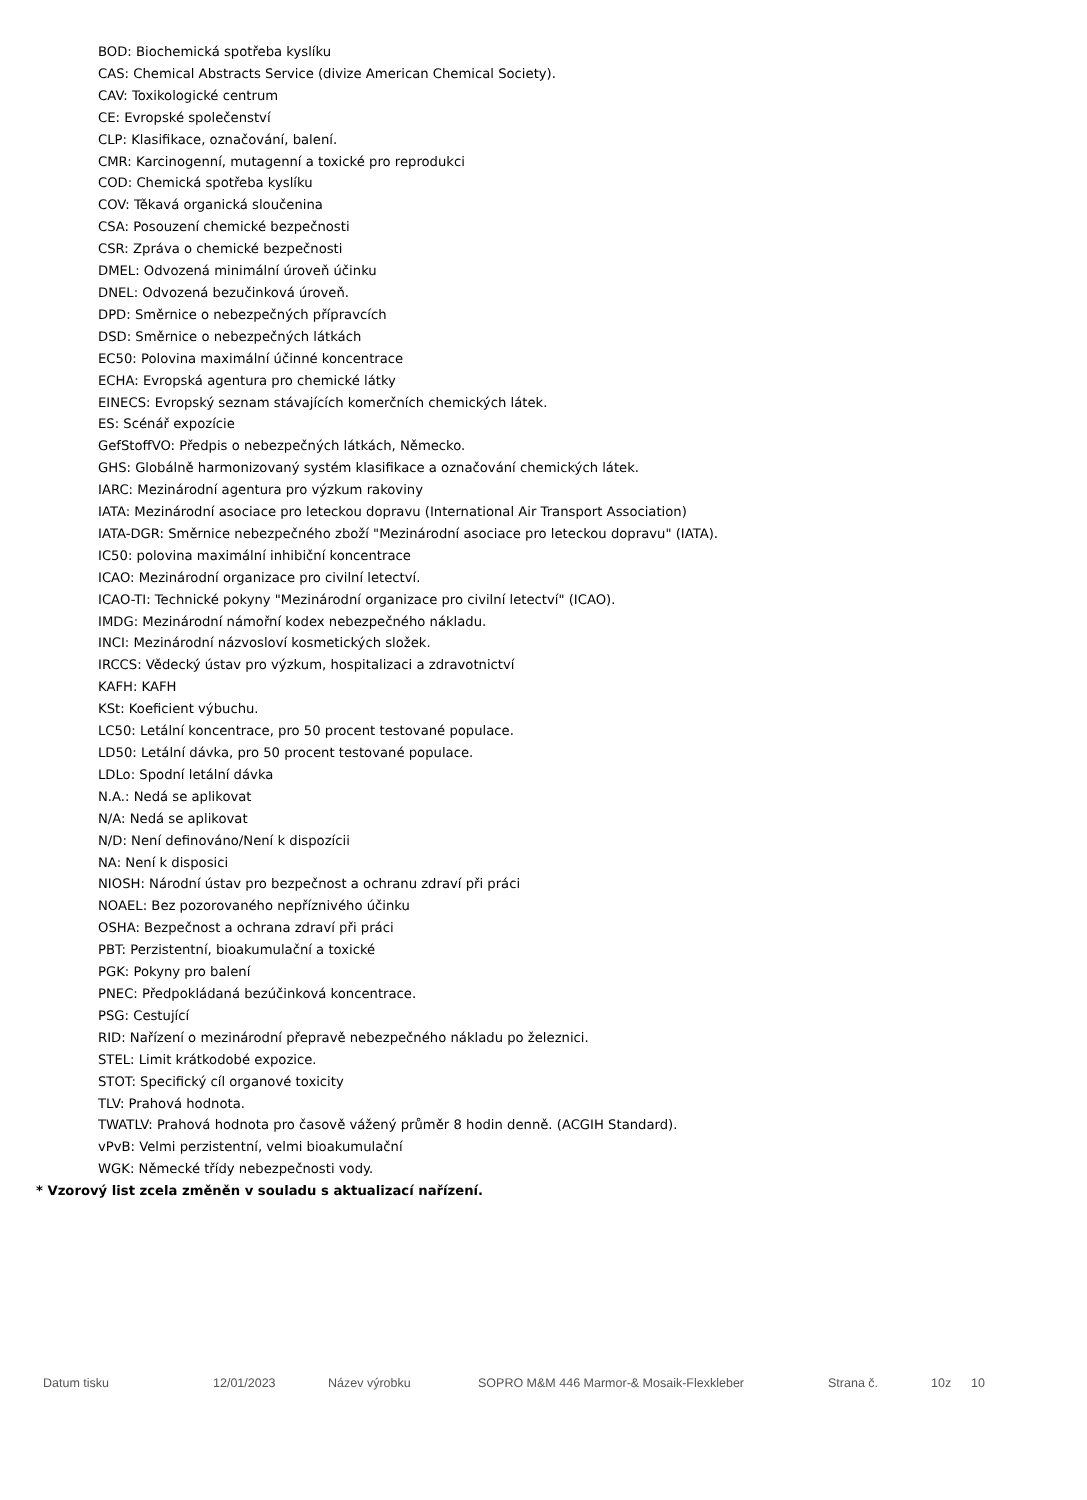BOD: Biochemická spotřeba kyslíku
CAS: Chemical Abstracts Service (divize American Chemical Society).
CAV: Toxikologické centrum
CE: Evropské společenství
CLP: Klasifikace, označování, balení.
CMR: Karcinogenní, mutagenní a toxické pro reprodukci
COD: Chemická spotřeba kyslíku
COV: Těkavá organická sloučenina
CSA: Posouzení chemické bezpečnosti
CSR: Zpráva o chemické bezpečnosti
DMEL: Odvozená minimální úroveň účinku
DNEL: Odvozená bezučinková úroveň.
DPD: Směrnice o nebezpečných přípravcích
DSD: Směrnice o nebezpečných látkách
EC50: Polovina maximální účinné koncentrace
ECHA: Evropská agentura pro chemické látky
EINECS: Evropský seznam stávajících komerčních chemických látek.
ES: Scénář expozície
GefStoffVO: Předpis o nebezpečných látkách, Německo.
GHS: Globálně harmonizovaný systém klasifikace a označování chemických látek.
IARC: Mezinárodní agentura pro výzkum rakoviny
IATA: Mezinárodní asociace pro leteckou dopravu (International Air Transport Association)
IATA-DGR: Směrnice nebezpečného zboží "Mezinárodní asociace pro leteckou dopravu" (IATA).
IC50: polovina maximální inhibiční koncentrace
ICAO: Mezinárodní organizace pro civilní letectví.
ICAO-TI: Technické pokyny "Mezinárodní organizace pro civilní letectví" (ICAO).
IMDG: Mezinárodní námořní kodex nebezpečného nákladu.
INCI: Mezinárodní názvosloví kosmetických složek.
IRCCS: Vědecký ústav pro výzkum, hospitalizaci a zdravotnictví
KAFH: KAFH
KSt: Koeficient výbuchu.
LC50: Letální koncentrace, pro 50 procent testované populace.
LD50: Letální dávka, pro 50 procent testované populace.
LDLo: Spodní letální dávka
N.A.: Nedá se aplikovat
N/A: Nedá se aplikovat
N/D: Není definováno/Není k dispozícii
NA: Není k disposici
NIOSH: Národní ústav pro bezpečnost a ochranu zdraví při práci
NOAEL: Bez pozorovaného nepříznivého účinku
OSHA: Bezpečnost a ochrana zdraví při práci
PBT: Perzistentní, bioakumulační a toxické
PGK: Pokyny pro balení
PNEC: Předpokládaná bezúčinková koncentrace.
PSG: Cestující
RID: Nařízení o mezinárodní přepravě nebezpečného nákladu po železnici.
STEL: Limit krátkodobé expozice.
STOT: Specifický cíl organové toxicity
TLV: Prahová hodnota.
TWATLV: Prahová hodnota pro časově vážený průměr 8 hodin denně. (ACGIH Standard).
vPvB: Velmi perzistentní, velmi bioakumulační
WGK: Německé třídy nebezpečnosti vody.
* Vzorový list zcela změněn v souladu s aktualizací nařízení.
Datum tisku 12/01/2023 Název výrobku SOPRO M&M 446 Marmor-& Mosaik-Flexkleber Strana č. 10z 10